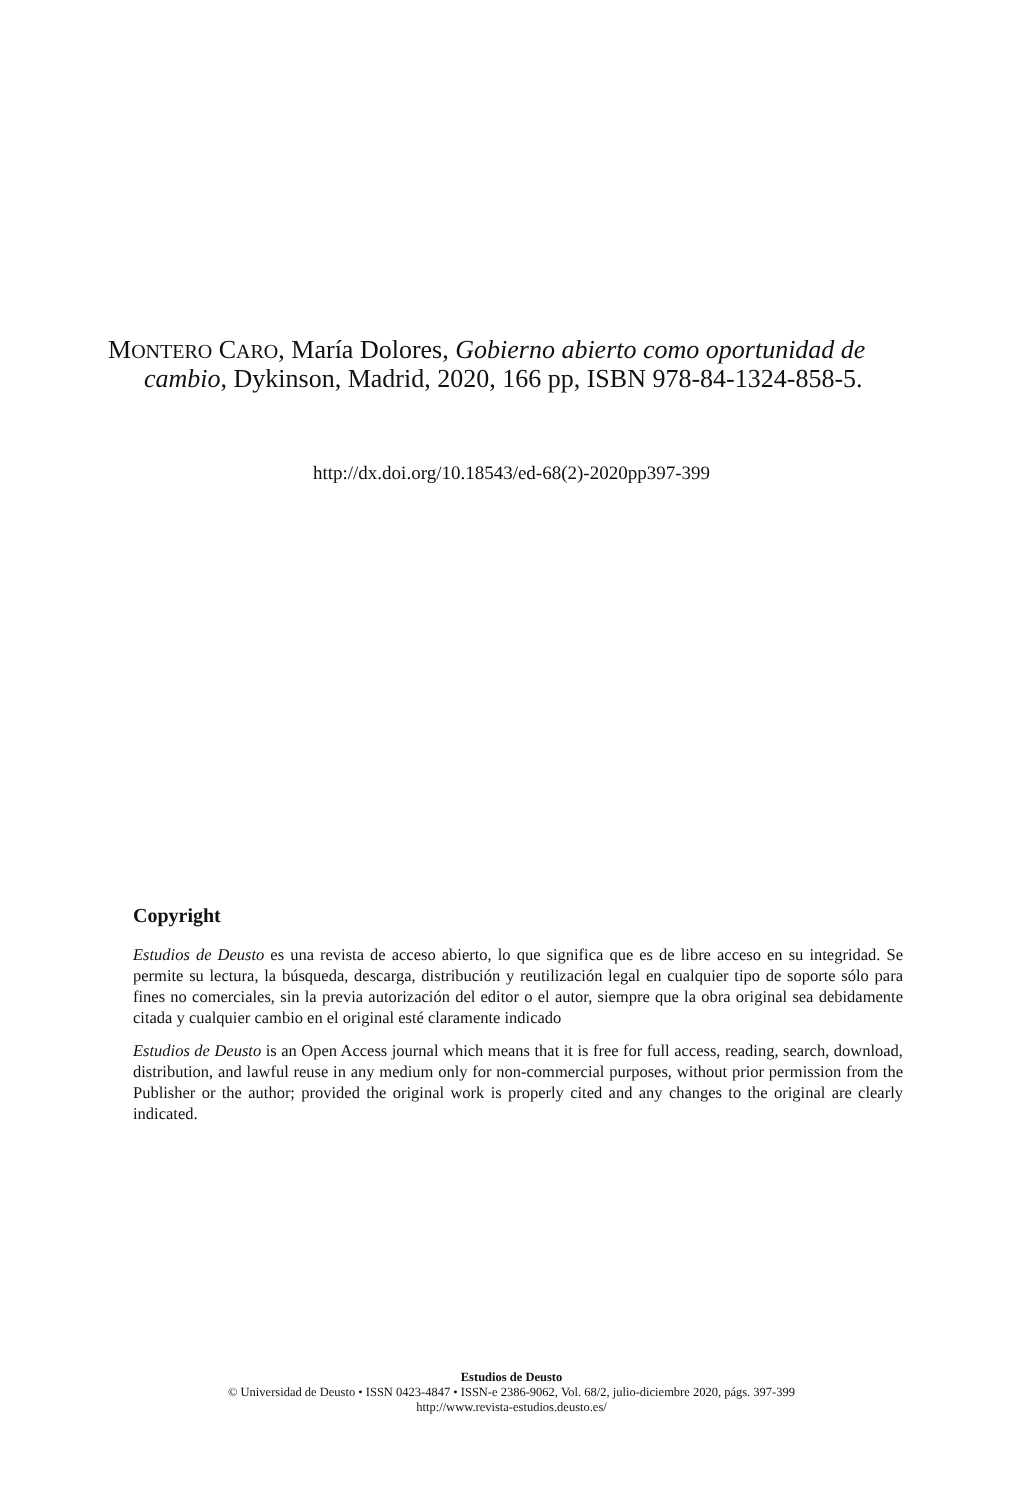MONTERO CARO, María Dolores, Gobierno abierto como oportunidad de cambio, Dykinson, Madrid, 2020, 166 pp, ISBN 978-84-1324-858-5.
http://dx.doi.org/10.18543/ed-68(2)-2020pp397-399
Copyright
Estudios de Deusto es una revista de acceso abierto, lo que significa que es de libre acceso en su integridad. Se permite su lectura, la búsqueda, descarga, distribución y reutilización legal en cualquier tipo de soporte sólo para fines no comerciales, sin la previa autorización del editor o el autor, siempre que la obra original sea debidamente citada y cualquier cambio en el original esté claramente indicado
Estudios de Deusto is an Open Access journal which means that it is free for full access, reading, search, download, distribution, and lawful reuse in any medium only for non-commercial purposes, without prior permission from the Publisher or the author; provided the original work is properly cited and any changes to the original are clearly indicated.
Estudios de Deusto
© Universidad de Deusto • ISSN 0423-4847 • ISSN-e 2386-9062, Vol. 68/2, julio-diciembre 2020, págs. 397-399
http://www.revista-estudios.deusto.es/